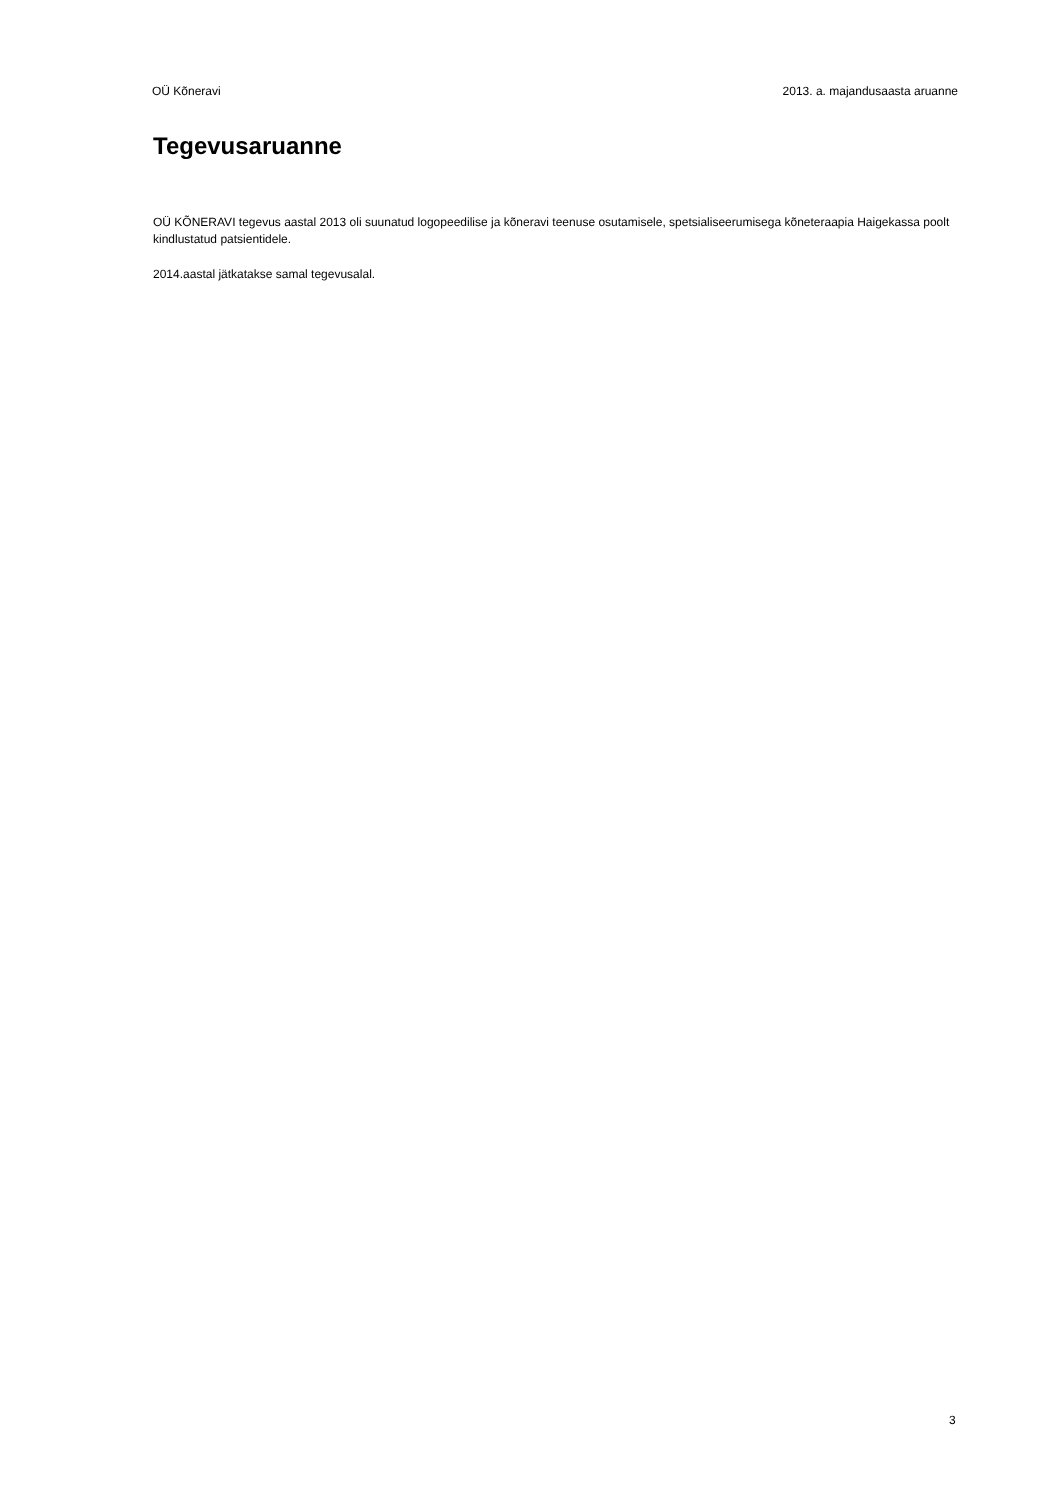OÜ Kõneravi 2013. a. majandusaasta aruanne
Tegevusaruanne
OÜ KÕNERAVI tegevus aastal 2013 oli suunatud logopeedilise ja kõneravi teenuse osutamisele, spetsialiseerumisega kõneteraapia Haigekassa poolt kindlustatud patsientidele.
2014.aastal jätkatakse samal tegevusalal.
3